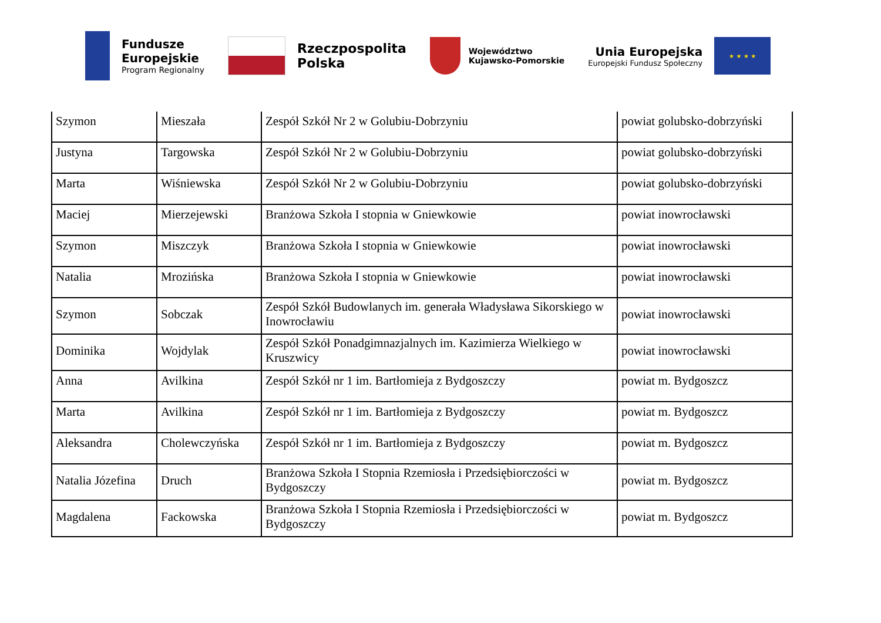Fundusze
Europejskie
Program Regionalny
Rzeczpospolita
Polska
Województwo
Kujawsko-Pomorskie
Unia Europejska
Europejski Fundusz Społeczny
★ ★ ★ ★
| Szymon | Mieszała | Zespół Szkół Nr 2 w Golubiu-Dobrzyniu | powiat golubsko-dobrzyński |
| Justyna | Targowska | Zespół Szkół Nr 2 w Golubiu-Dobrzyniu | powiat golubsko-dobrzyński |
| Marta | Wiśniewska | Zespół Szkół Nr 2 w Golubiu-Dobrzyniu | powiat golubsko-dobrzyński |
| Maciej | Mierzejewski | Branżowa Szkoła I stopnia w Gniewkowie | powiat inowrocławski |
| Szymon | Miszczyk | Branżowa Szkoła I stopnia w Gniewkowie | powiat inowrocławski |
| Natalia | Mrozińska | Branżowa Szkoła I stopnia w Gniewkowie | powiat inowrocławski |
| Szymon | Sobczak | Zespół Szkół Budowlanych im. generała Władysława Sikorskiego w Inowrocławiu | powiat inowrocławski |
| Dominika | Wojdylak | Zespół Szkół Ponadgimnazjalnych im. Kazimierza Wielkiego w Kruszwicy | powiat inowrocławski |
| Anna | Avilkina | Zespół Szkół nr 1 im. Bartłomieja z Bydgoszczy | powiat m. Bydgoszcz |
| Marta | Avilkina | Zespół Szkół nr 1 im. Bartłomieja z Bydgoszczy | powiat m. Bydgoszcz |
| Aleksandra | Cholewczyńska | Zespół Szkół nr 1 im. Bartłomieja z Bydgoszczy | powiat m. Bydgoszcz |
| Natalia Józefina | Druch | Branżowa Szkoła I Stopnia Rzemiosła i Przedsiębiorczości w Bydgoszczy | powiat m. Bydgoszcz |
| Magdalena | Fackowska | Branżowa Szkoła I Stopnia Rzemiosła i Przedsiębiorczości w Bydgoszczy | powiat m. Bydgoszcz |